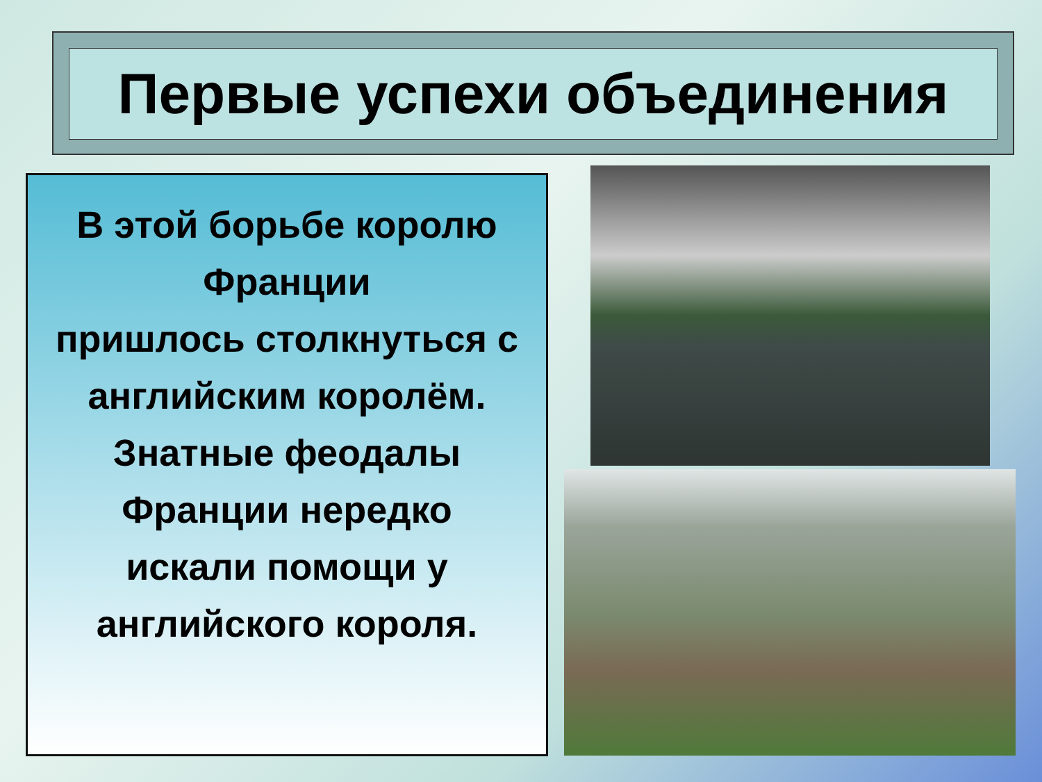Первые успехи объединения
В этой борьбе королю Франции
пришлось столкнуться с английским королём. Знатные феодалы Франции нередко
искали помощи у английского короля.